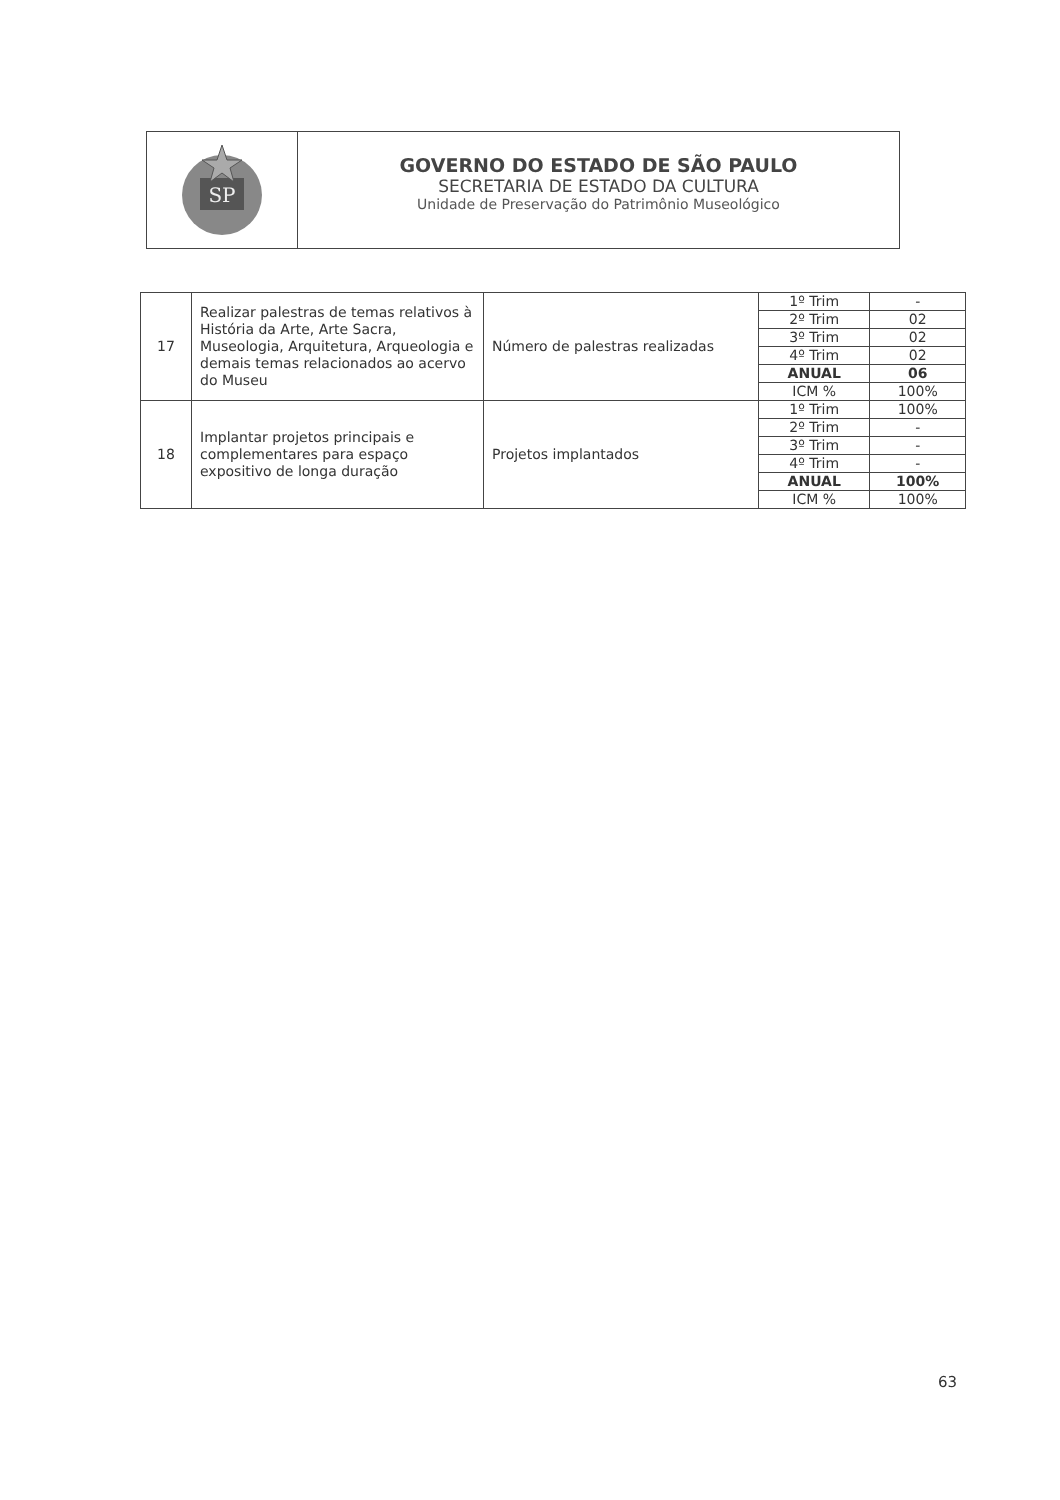SP
GOVERNO DO ESTADO DE SÃO PAULO
SECRETARIA DE ESTADO DA CULTURA
Unidade de Preservação do Patrimônio Museológico
| 17 | Realizar palestras de temas relativos à História da Arte, Arte Sacra, Museologia, Arquitetura, Arqueologia e demais temas relacionados ao acervo do Museu | Número de palestras realizadas | 1º Trim | - |
| | | | 2º Trim | 02 |
| | | | 3º Trim | 02 |
| | | | 4º Trim | 02 |
| | | | ANUAL | 06 |
| | | | ICM % | 100% |
| 18 | Implantar projetos principais e complementares para espaço expositivo de longa duração | Projetos implantados | 1º Trim | 100% |
| | | | 2º Trim | - |
| | | | 3º Trim | - |
| | | | 4º Trim | - |
| | | | ANUAL | 100% |
| | | | ICM % | 100% |
63